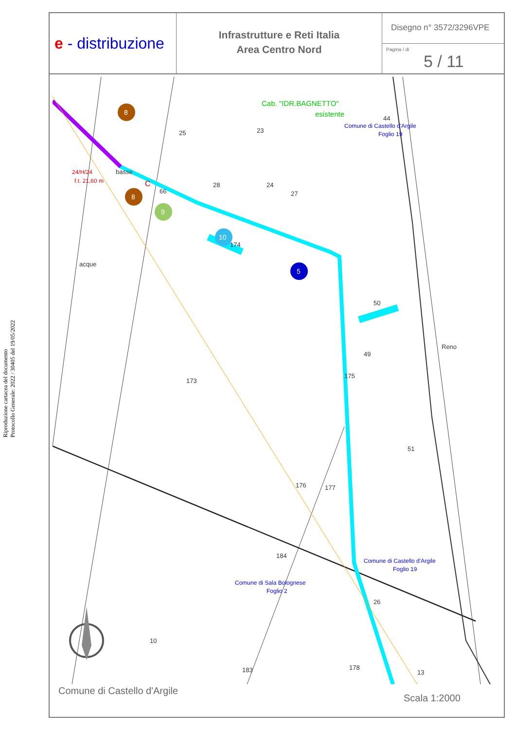Riproduzione cartacea del documento
Protocollo Generale: 2022 / 30405 del 19/05/2022
e - distribuzione
Infrastrutture e Reti Italia
Area Centro Nord
Disegno n° 3572/3296VPE
Pagina / di
5 / 11
Cab. "IDR.BAGNETTO"
esistente
Comune di Castello d'Argile
Foglio 19
Comune di Castello d'Argile
Foglio 19
Comune di Sala Bolognese
Foglio 2
24/H/24
f.t. 21,60 m
C
25
23
28
24
27
66
174
44
173
50
49
175
51
176
177
184
26
10
183
178
13
basse
acque
Reno
8
8
9
10
5
Comune di Castello d'Argile
Scala 1:2000